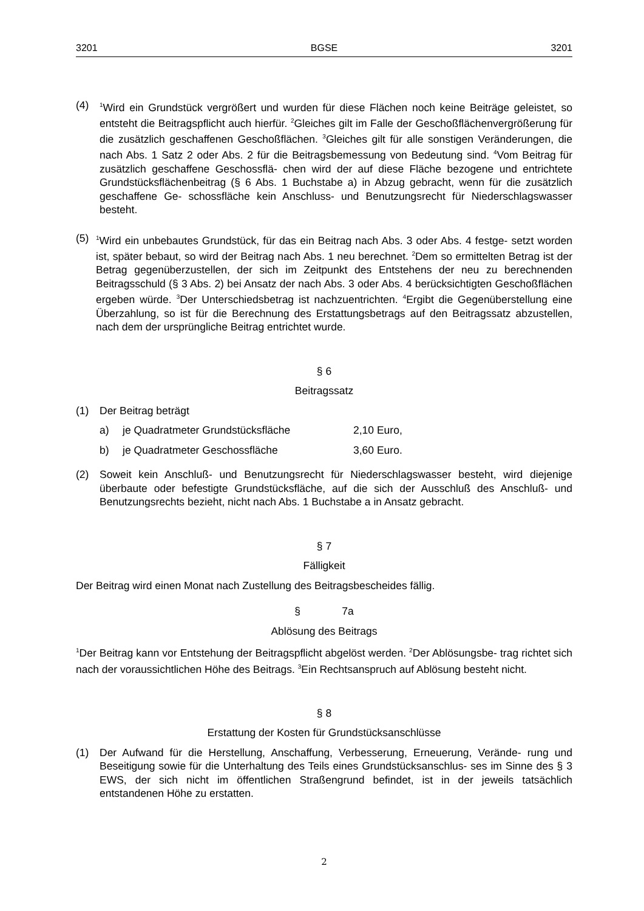3201 BGSE 3201
(4)
<sup>1</sup> Wird ein Grundstück vergrößert und wurden für diese Flächen noch keine Beiträge geleistet, so entsteht die Beitragspflicht auch hierfür. <sup>2</sup>Gleiches gilt im Falle der Geschoßflächenvergrößerung für die zusätzlich geschaffenen Geschoßflächen. <sup>3</sup>Gleiches gilt für alle sonstigen Veränderungen, die nach Abs. 1 Satz 2 oder Abs. 2 für die Beitragsbemessung von Bedeutung sind. <sup>4</sup>Vom Beitrag für zusätzlich geschaffene Geschossflä- chen wird der auf diese Fläche bezogene und entrichtete Grundstücksflächenbeitrag (§ 6 Abs. 1 Buchstabe a) in Abzug gebracht, wenn für die zusätzlich geschaffene Ge- schossfläche kein Anschluss- und Benutzungsrecht für Niederschlagswasser besteht.
(5)
<sup>1</sup> Wird ein unbebautes Grundstück, für das ein Beitrag nach Abs. 3 oder Abs. 4 festge- setzt worden ist, später bebaut, so wird der Beitrag nach Abs. 1 neu berechnet. <sup>2</sup>Dem so ermittelten Betrag ist der Betrag gegenüberzustellen, der sich im Zeitpunkt des Entstehens der neu zu berechnenden Beitragsschuld (§ 3 Abs. 2) bei Ansatz der nach Abs. 3 oder Abs. 4 berücksichtigten Geschoßflächen ergeben würde. <sup>3</sup>Der Unterschiedsbetrag ist nachzuentrichten. <sup>4</sup>Ergibt die Gegenüberstellung eine Überzahlung, so ist für die Berechnung des Erstattungsbetrags auf den Beitragssatz abzustellen, nach dem der ursprüngliche Beitrag entrichtet wurde.
§ 6
Beitragssatz
(1) Der Beitrag beträgt
a) je Quadratmeter Grundstücksfläche 2,10 Euro,
b) je Quadratmeter Geschossfläche 3,60 Euro.
(2) Soweit kein Anschluß- und Benutzungsrecht für Niederschlagswasser besteht, wird diejenige überbaute oder befestigte Grundstücksfläche, auf die sich der Ausschluß des Anschluß- und Benutzungsrechts bezieht, nicht nach Abs. 1 Buchstabe a in Ansatz gebracht.
§ 7
Fälligkeit
Der Beitrag wird einen Monat nach Zustellung des Beitragsbescheides fällig.
§ 7a
Ablösung des Beitrags
<sup>1</sup> Der Beitrag kann vor Entstehung der Beitragspflicht abgelöst werden. <sup>2</sup>Der Ablösungsbe- trag richtet sich nach der voraussichtlichen Höhe des Beitrags. <sup>3</sup>Ein Rechtsanspruch auf Ablösung besteht nicht.
§ 8
Erstattung der Kosten für Grundstücksanschlüsse
(1) Der Aufwand für die Herstellung, Anschaffung, Verbesserung, Erneuerung, Verände- rung und Beseitigung sowie für die Unterhaltung des Teils eines Grundstücksanschlus- ses im Sinne des § 3 EWS, der sich nicht im öffentlichen Straßengrund befindet, ist in der jeweils tatsächlich entstandenen Höhe zu erstatten.
2